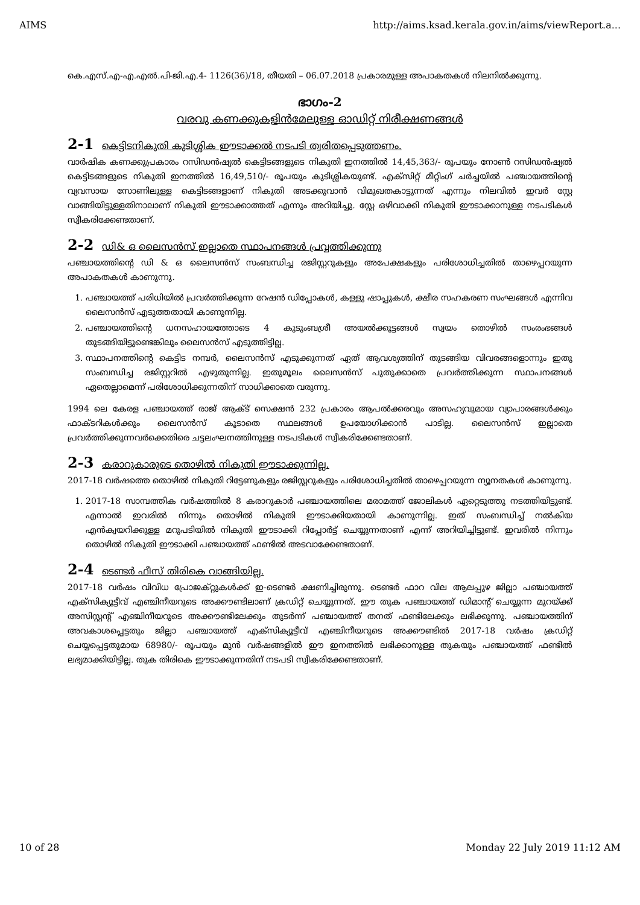AIMS http://aims.ksad.kerala.gov.in/aims/viewReport.a...
കെ.എസ്.എ-എ.എൽ.പി-ജി.എ.4- 1126(36)/18, തീയതി – 06.07.2018 പ്രകാരമുള്ള അപാകതകൾ നിലനിൽക്കുന്നു.
ഭാഗം-2
വരവു കണക്കുകളിൻമേലുള്ള ഓഡിറ്റ് നിരീക്ഷണങ്ങൾ
2-1 കെട്ടിടനികുതി കുടിശ്ശിക ഈടാക്കൽ നടപടി ത്വരിതപ്പെടുത്തണം.
വാർഷിക കണക്കുപ്രകാരം റസിഡൻഷ്യൽ കെട്ടിടങ്ങളുടെ നികുതി ഇനത്തിൽ 14,45,363/- രൂപയും നോൺ റസിഡൻഷ്യൽ കെട്ടിടങ്ങളുടെ നികുതി ഇനത്തിൽ 16,49,510/- രൂപയും കുടിശ്ശികയുണ്ട്. എക്സിറ്റ് മീറ്റിംഗ് ചർച്ചയിൽ പഞ്ചായത്തിന്റെ വ്യവസായ സോണിലുള്ള കെട്ടിടങ്ങളാണ് നികുതി അടക്കുവാൻ വിമുഖതകാട്ടുന്നത് എന്നും നിലവിൽ ഇവർ സ്റ്റേ വാങ്ങിയിട്ടുള്ളതിനാലാണ് നികുതി ഈടാക്കാത്തത് എന്നും അറിയിച്ചു. സ്റ്റേ ഒഴിവാക്കി നികുതി ഈടാക്കാനുള്ള നടപടികൾ സ്വീകരിക്കേണ്ടതാണ്.
2-2 ഡി& ഒ ലൈസൻസ് ഇല്ലാതെ സ്ഥാപനങ്ങൾ പ്രവ്വത്തിക്കുന്നു
പഞ്ചായത്തിന്റെ ഡി & ഒ ലൈസൻസ് സംബന്ധിച്ച രജിസ്റ്ററുകളും അപേക്ഷകളും പരിശോധിച്ചതിൽ താഴെപ്പറയുന്ന അപാകതകൾ കാണുന്നു.
1. പഞ്ചായത്ത് പരിധിയിൽ പ്രവർത്തിക്കുന്ന റേഷൻ ഡിപ്പോകൾ, കള്ളു ഷാപ്പുകൾ, ക്ഷീര സഹകരണ സംഘങ്ങൾ എന്നിവ ലൈസൻസ് എടുത്തതായി കാണുന്നില്ല.
2. പഞ്ചായത്തിന്റെ ധനസഹായത്തോടെ 4 കുടുംബശ്രീ അയൽക്കൂട്ടങ്ങൾ സ്വയം തൊഴിൽ സംരംഭങ്ങൾ തുടങ്ങിയിട്ടുണ്ടെങ്കിലും ലൈസൻസ് എടുത്തിട്ടില്ല.
3. സ്ഥാപനത്തിന്റെ കെട്ടിട നമ്പർ, ലൈസൻസ് എടുക്കുന്നത് ഏത് ആവശ്യത്തിന് തുടങ്ങിയ വിവരങ്ങളൊന്നും ഇതു സംബന്ധിച്ച രജിസ്റ്ററിൽ എഴുതുന്നില്ല. ഇതുമൂലം ലൈസൻസ് പുതുക്കാതെ പ്രവർത്തിക്കുന്ന സ്ഥാപനങ്ങൾ ഏതെല്ലാമെന്ന് പരിശോധിക്കുന്നതിന് സാധിക്കാതെ വരുന്നു.
1994 ലെ കേരള പഞ്ചായത്ത് രാജ് ആക്ട് സെക്ഷൻ 232 പ്രകാരം ആപൽക്കരവും അസഹ്യവുമായ വ്യാപാരങ്ങൾക്കും ഫാക്ടറികൾക്കും ലൈസൻസ് കൂടാതെ സ്ഥലങ്ങൾ ഉപയോഗിക്കാൻ പാടില്ല. ലൈസൻസ് ഇല്ലാതെ പ്രവർത്തിക്കുന്നവർക്കെതിരെ ചട്ടലംഘനത്തിനുള്ള നടപടികൾ സ്വീകരിക്കേണ്ടതാണ്.
2-3 കരാറുകാരുടെ തൊഴിൽ നികുതി ഈടാക്കുന്നില്ല.
2017-18 വർഷത്തെ തൊഴിൽ നികുതി റിട്ടേണുകളും രജിസ്റ്ററുകളും പരിശോധിച്ചതിൽ താഴെപ്പറയുന്ന ന്യൂനതകൾ കാണുന്നു.
1. 2017-18 സാമ്പത്തിക വർഷത്തിൽ 8 കരാറുകാർ പഞ്ചായത്തിലെ മരാമത്ത് ജോലികൾ ഏറ്റെടുത്തു നടത്തിയിട്ടുണ്ട്. എന്നാൽ ഇവരിൽ നിന്നും തൊഴിൽ നികുതി ഈടാക്കിയതായി കാണുന്നില്ല. ഇത് സംബന്ധിച്ച് നൽകിയ എൻക്വയറിക്കുള്ള മറുപടിയിൽ നികുതി ഈടാക്കി റിപ്പോർട്ട് ചെയ്യുന്നതാണ് എന്ന് അറിയിച്ചിട്ടുണ്ട്. ഇവരിൽ നിന്നും തൊഴിൽ നികുതി ഈടാക്കി പഞ്ചായത്ത് ഫണ്ടിൽ അടവാക്കേണ്ടതാണ്.
2-4 ടെണ്ടർ ഫീസ് തിരികെ വാങ്ങിയില്ല.
2017-18 വർഷം വിവിധ പ്രോജക്റ്റുകൾക്ക് ഇ-ടെണ്ടർ ക്ഷണിച്ചിരുന്നു. ടെണ്ടർ ഫാറ വില ആലപ്പുഴ ജില്ലാ പഞ്ചായത്ത് എക്സിക്യൂട്ടീവ് എഞ്ചിനീയറുടെ അക്കൗണ്ടിലാണ് ക്രഡിറ്റ് ചെയ്യുന്നത്. ഈ തുക പഞ്ചായത്ത് ഡിമാന്റ് ചെയ്യുന്ന മുറയ്ക്ക് അസിസ്റ്റന്റ് എഞ്ചിനീയറുടെ അക്കൗണ്ടിലേക്കും തുടർന്ന് പഞ്ചായത്ത് തനത് ഫണ്ടിലേക്കും ലഭിക്കുന്നു. പഞ്ചായത്തിന് അവകാശപ്പെട്ടതും ജില്ലാ പഞ്ചായത്ത് എക്സിക്യൂട്ടീവ് എഞ്ചിനീയറുടെ അക്കൗണ്ടിൽ 2017-18 വർഷം ക്രഡിറ്റ് ചെയ്യപ്പെട്ടതുമായ 68980/- രൂപയും മുൻ വർഷങ്ങളിൽ ഈ ഇനത്തിൽ ലഭിക്കാനുള്ള തുകയും പഞ്ചായത്ത് ഫണ്ടിൽ ലഭ്യമാക്കിയിട്ടില്ല. തുക തിരികെ ഈടാക്കുന്നതിന് നടപടി സ്വീകരിക്കേണ്ടതാണ്.
10 of 28 Monday 22 July 2019 11:12 AM